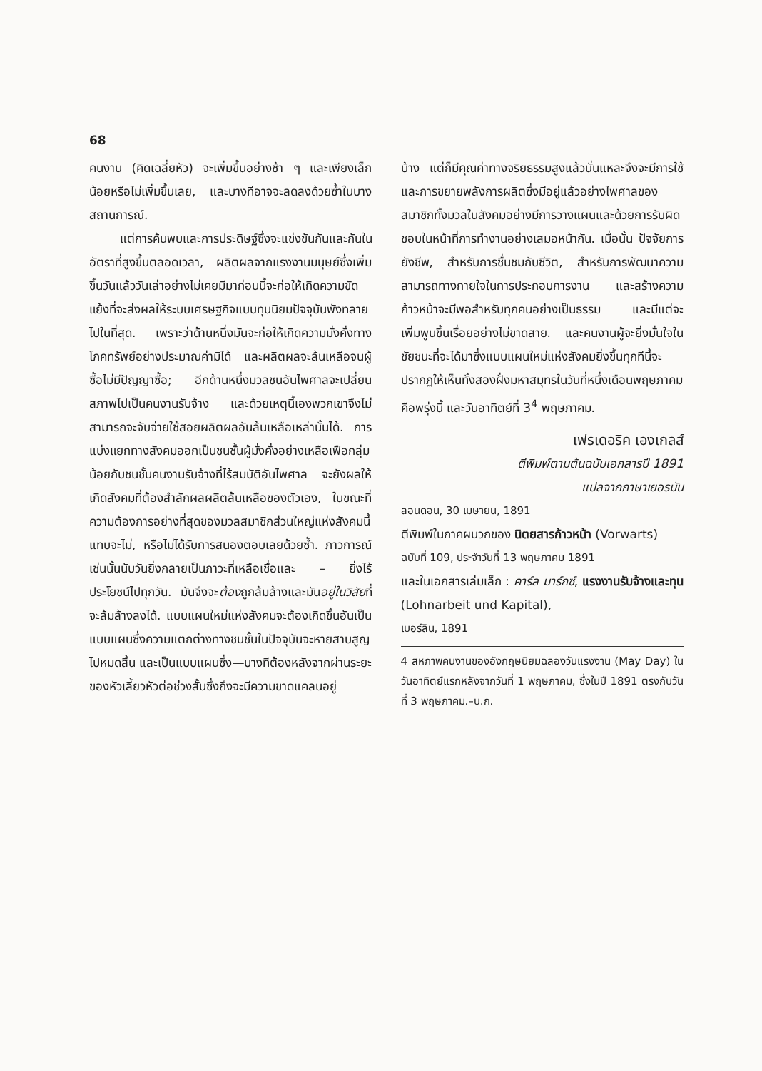68
คนงาน (คิดเฉลี่ยหัว) จะเพิ่มขึ้นอย่างช้า ๆ และเพียงเล็กน้อยหรือไม่เพิ่มขึ้นเลย, และบางทีอาจจะลดลงด้วยซ้ำในบางสถานการณ์.
แต่การค้นพบและการประดิษฐ์ซึ่งจะแข่งขันกันและกันในอัตราที่สูงขึ้นตลอดเวลา, ผลิตผลจากแรงงานมนุษย์ซึ่งเพิ่มขึ้นวันแล้ววันเล่าอย่างไม่เคยมีมาก่อนนี้จะก่อให้เกิดความขัดแย้งที่จะส่งผลให้ระบบเศรษฐกิจแบบทุนนิยมปัจจุบันพังทลายไปในที่สุด. เพราะว่าด้านหนึ่งมันจะก่อให้เกิดความมั่งคั่งทางโภคทรัพย์อย่างประมาณค่ามิได้ และผลิตผลจะล้นเหลือจนผู้ซื้อไม่มีปัญญาซื้อ; อีกด้านหนึ่งมวลชนอันไพศาลจะเปลี่ยนสภาพไปเป็นคนงานรับจ้าง และด้วยเหตุนี้เองพวกเขาจึงไม่สามารถจะจับจ่ายใช้สอยผลิตผลอันล้นเหลือเหล่านั้นได้. การแบ่งแยกทางสังคมออกเป็นชนชั้นผู้มั่งคั่งอย่างเหลือเฟือกลุ่มน้อยกับชนชั้นคนงานรับจ้างที่ไร้สมบัติอันไพศาล จะยังผลให้เกิดสังคมที่ต้องสำลักผลผลิตล้นเหลือของตัวเอง, ในขณะที่ความต้องการอย่างที่สุดของมวลสมาชิกส่วนใหญ่แห่งสังคมนี้แทบจะไม่, หรือไม่ได้รับการสนองตอบเลยด้วยซ้ำ. ภาวการณ์เช่นนั้นนับวันยิ่งกลายเป็นภาวะที่เหลือเชื่อและ – ยิ่งไร้ประโยชน์ไปทุกวัน. มันจึงจะต้องถูกล้มล้างและมันอยู่ในวิสัยที่จะล้มล้างลงได้. แบบแผนใหม่แห่งสังคมจะต้องเกิดขึ้นอันเป็นแบบแผนซึ่งความแตกต่างทางชนชั้นในปัจจุบันจะหายสาบสูญไปหมดสิ้น และเป็นแบบแผนซึ่ง—บางทีต้องหลังจากผ่านระยะของหัวเลี้ยวหัวต่อช่วงสั้นซึ่งถึงจะมีความขาดแคลนอยู่
บ้าง แต่ก็มีคุณค่าทางจริยธรรมสูงแล้วนั่นแหละจึงจะมีการใช้และการขยายพลังการผลิตซึ่งมีอยู่แล้วอย่างไพศาลของสมาชิกทั้งมวลในสังคมอย่างมีการวางแผนและด้วยการรับผิดชอบในหน้าที่การทำงานอย่างเสมอหน้ากัน. เมื่อนั้น ปัจจัยการยังชีพ, สำหรับการชื่นชมกับชีวิต, สำหรับการพัฒนาความสามารถทางกายใจในการประกอบการงาน และสร้างความก้าวหน้าจะมีพอสำหรับทุกคนอย่างเป็นธรรม และมีแต่จะเพิ่มพูนขึ้นเรื่อยอย่างไม่ขาดสาย. และคนงานผู้จะยิ่งมั่นใจในชัยชนะที่จะได้มาซึ่งแบบแผนใหม่แห่งสังคมยิ่งขึ้นทุกทีนี้จะปรากฏให้เห็นทั้งสองฝั่งมหาสมุทรในวันที่หนึ่งเดือนพฤษภาคมคือพรุ่งนี้ และวันอาทิตย์ที่ 3<sup>4</sup> พฤษภาคม.
เฟรเดอริค เองเกลส์
ตีพิมพ์ตามต้นฉบับเอกสารปี 1891
แปลจากภาษาเยอรมัน
ลอนดอน, 30 เมษายน, 1891
ตีพิมพ์ในภาคผนวกของ นิตยสารก้าวหน้า (Vorwarts)
ฉบับที่ 109, ประจำวันที่ 13 พฤษภาคม 1891
และในเอกสารเล่มเล็ก : คาร์ล มาร์กซ์, แรงงานรับจ้างและทุน (Lohnarbeit und Kapital),
เบอร์ลิน, 1891
4 สหภาพคนงานของอังกฤษนิยมฉลองวันแรงงาน (May Day) ในวันอาทิตย์แรกหลังจากวันที่ 1 พฤษภาคม, ซึ่งในปี 1891 ตรงกับวันที่ 3 พฤษภาคม.–บ.ก.